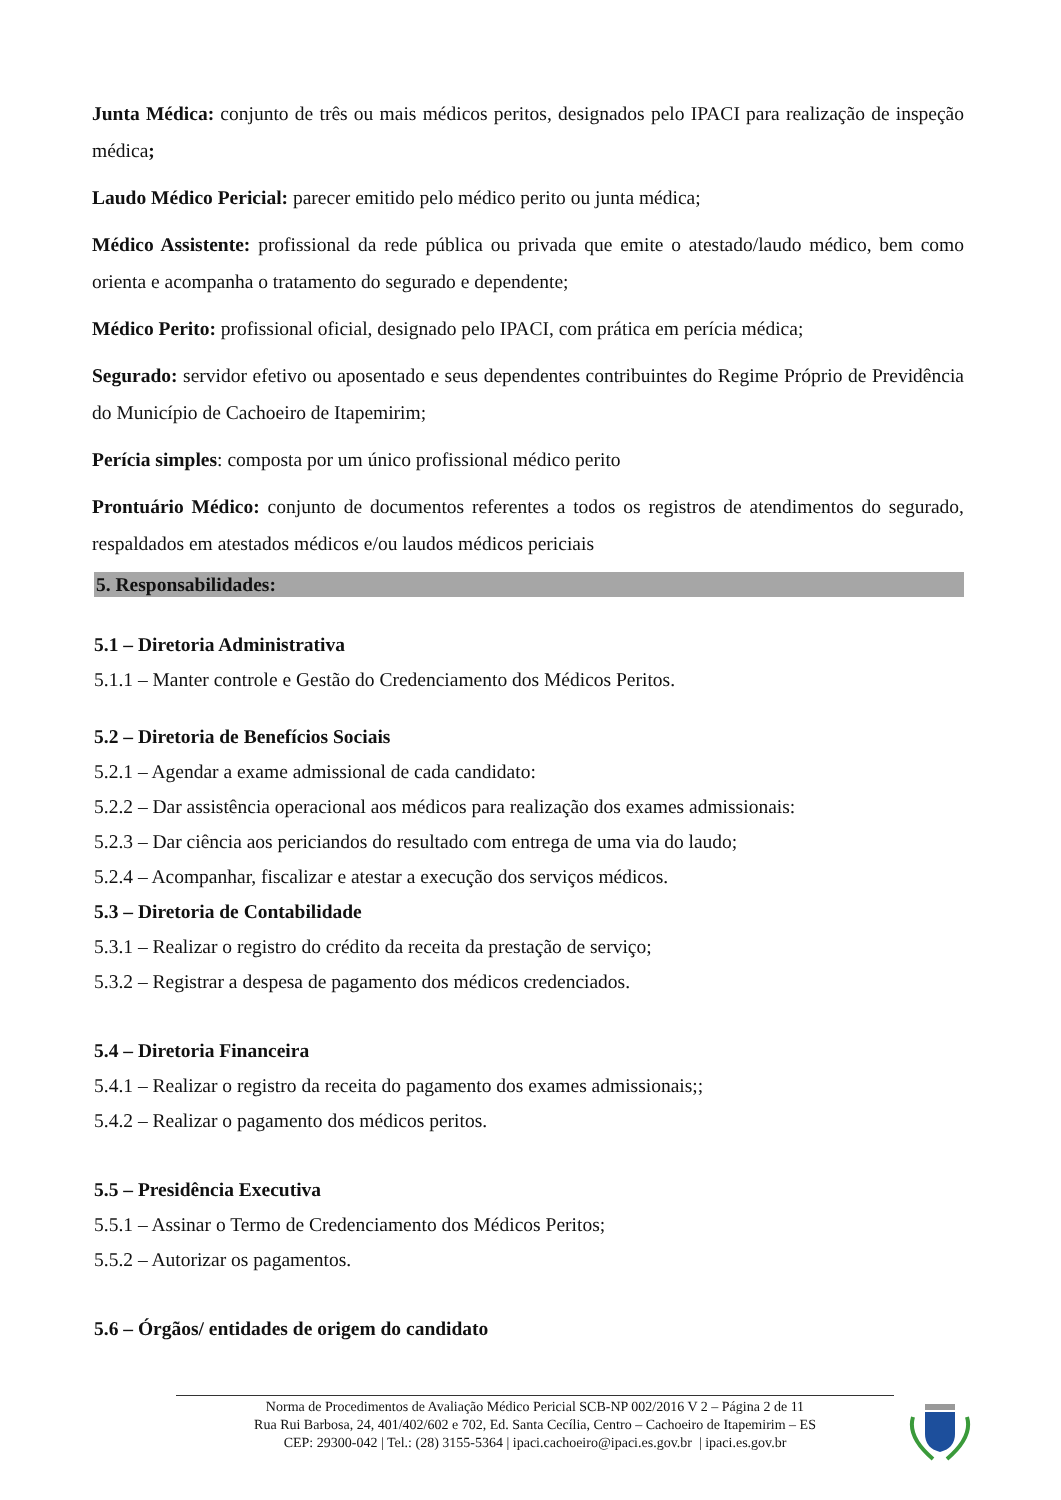Junta Médica: conjunto de três ou mais médicos peritos, designados pelo IPACI para realização de inspeção médica;
Laudo Médico Pericial: parecer emitido pelo médico perito ou junta médica;
Médico Assistente: profissional da rede pública ou privada que emite o atestado/laudo médico, bem como orienta e acompanha o tratamento do segurado e dependente;
Médico Perito: profissional oficial, designado pelo IPACI, com prática em perícia médica;
Segurado: servidor efetivo ou aposentado e seus dependentes contribuintes do Regime Próprio de Previdência do Município de Cachoeiro de Itapemirim;
Perícia simples: composta por um único profissional médico perito
Prontuário Médico: conjunto de documentos referentes a todos os registros de atendimentos do segurado, respaldados em atestados médicos e/ou laudos médicos periciais
5. Responsabilidades:
5.1 – Diretoria Administrativa
5.1.1 – Manter controle e Gestão do Credenciamento dos Médicos Peritos.
5.2 – Diretoria de Benefícios Sociais
5.2.1 – Agendar a exame admissional de cada candidato:
5.2.2 – Dar assistência operacional aos médicos para realização dos exames admissionais:
5.2.3 – Dar ciência aos periciandos do resultado com entrega de uma via do laudo;
5.2.4 – Acompanhar, fiscalizar e atestar a execução dos serviços médicos.
5.3 – Diretoria de Contabilidade
5.3.1 – Realizar o registro do crédito da receita da prestação de serviço;
5.3.2 – Registrar a despesa de pagamento dos médicos credenciados.
5.4 – Diretoria Financeira
5.4.1 – Realizar o registro da receita do pagamento dos exames admissionais;;
5.4.2 – Realizar o pagamento dos médicos peritos.
5.5 – Presidência Executiva
5.5.1 – Assinar o Termo de Credenciamento dos Médicos Peritos;
5.5.2 – Autorizar os pagamentos.
5.6 – Órgãos/ entidades de origem do candidato
Norma de Procedimentos de Avaliação Médico Pericial SCB-NP 002/2016 V 2 – Página 2 de 11
Rua Rui Barbosa, 24, 401/402/602 e 702, Ed. Santa Cecília, Centro – Cachoeiro de Itapemirim – ES
CEP: 29300-042 | Tel.: (28) 3155-5364 | ipaci.cachoeiro@ipaci.es.gov.br | ipaci.es.gov.br